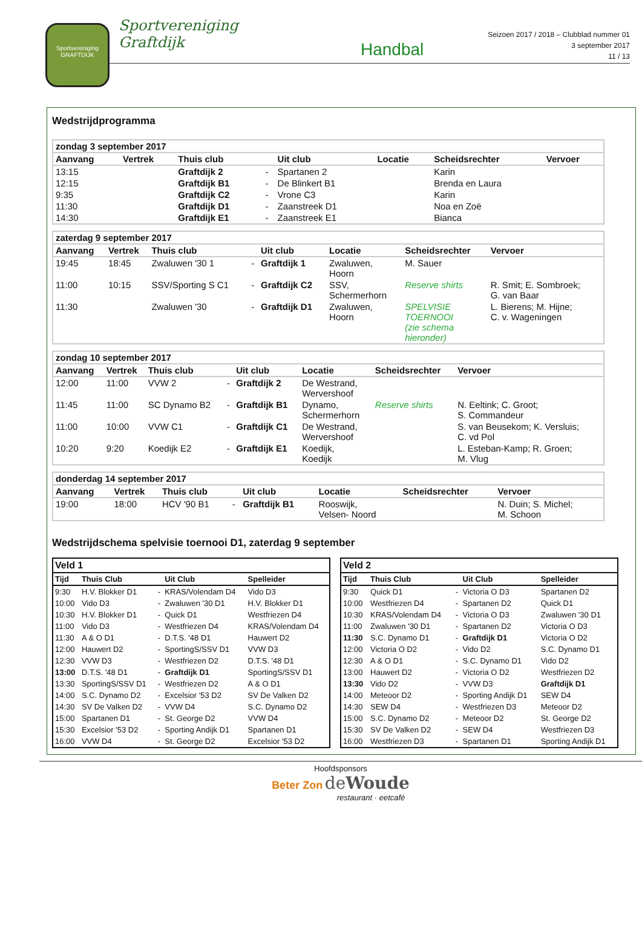Sportvereniging
GRAFTDIJK
Sportvereniging Graftdijk
Handbal
Seizoen 2017 / 2018 – Clubblad nummer 01
3 september 2017
11 / 13
Wedstrijdprogramma
| zondag 3 september 2017 | | | | | | | |
| --- | --- | --- | --- | --- | --- | --- | --- |
| Aanvang | Vertrek | Thuis club | | Uit club | Locatie | Scheidsrechter | Vervoer |
| 13:15 | | Graftdijk 2 | - | Spartanen 2 | | Karin | |
| 12:15 | | Graftdijk B1 | - | De Blinkert B1 | | Brenda en Laura | |
| 9:35 | | Graftdijk C2 | - | Vrone C3 | | Karin | |
| 11:30 | | Graftdijk D1 | - | Zaanstreek D1 | | Noa en Zoë | |
| 14:30 | | Graftdijk E1 | - | Zaanstreek E1 | | Bianca | |
| zaterdag 9 september 2017 | | | | | | | |
| --- | --- | --- | --- | --- | --- | --- | --- |
| Aanvang | Vertrek | Thuis club | | Uit club | Locatie | Scheidsrechter | Vervoer |
| 19:45 | 18:45 | Zwaluwen '30 1 | - | Graftdijk 1 | Zwaluwen, Hoorn | M. Sauer | |
| 11:00 | 10:15 | SSV/Sporting S C1 | - | Graftdijk C2 | SSV, Schermerhorn | Reserve shirts | R. Smit; E. Sombroek; G. van Baar |
| 11:30 | | Zwaluwen '30 | - | Graftdijk D1 | Zwaluwen, Hoorn | SPELVISIE TOERNOOI (zie schema hieronder) | L. Bierens; M. Hijne; C. v. Wageningen |
| zondag 10 september 2017 | | | | | | | |
| --- | --- | --- | --- | --- | --- | --- | --- |
| Aanvang | Vertrek | Thuis club | | Uit club | Locatie | Scheidsrechter | Vervoer |
| 12:00 | 11:00 | VVW 2 | - | Graftdijk 2 | De Westrand, Wervershoof | | |
| 11:45 | 11:00 | SC Dynamo B2 | - | Graftdijk B1 | Dynamo, Schermerhorn | Reserve shirts | N. Eeltink; C. Groot; S. Commandeur |
| 11:00 | 10:00 | VVW C1 | - | Graftdijk C1 | De Westrand, Wervershoof | | S. van Beusekom; K. Versluis; C. vd Pol |
| 10:20 | 9:20 | Koedijk E2 | - | Graftdijk E1 | Koedijk, Koedijk | | L. Esteban-Kamp; R. Groen; M. Vlug |
| donderdag 14 september 2017 | | | | | | | |
| --- | --- | --- | --- | --- | --- | --- | --- |
| Aanvang | Vertrek | Thuis club | | Uit club | Locatie | Scheidsrechter | Vervoer |
| 19:00 | 18:00 | HCV '90 B1 | - | Graftdijk B1 | Rooswijk, Velsen- Noord | | N. Duin; S. Michel; M. Schoon |
Wedstrijdschema spelvisie toernooi D1, zaterdag 9 september
| Veld 1 | | | | |
| --- | --- | --- | --- | --- |
| Tijd | Thuis Club | | Uit Club | Spelleider |
| 9:30 | H.V. Blokker D1 | - | KRAS/Volendam D4 | Vido D3 |
| 10:00 | Vido D3 | - | Zwaluwen '30 D1 | H.V. Blokker D1 |
| 10:30 | H.V. Blokker D1 | - | Quick D1 | Westfriezen D4 |
| 11:00 | Vido D3 | - | Westfriezen D4 | KRAS/Volendam D4 |
| 11:30 | A & O D1 | - | D.T.S. '48 D1 | Hauwert D2 |
| 12:00 | Hauwert D2 | - | SportingS/SSV D1 | VVW D3 |
| 12:30 | VVW D3 | - | Westfriezen D2 | D.T.S. '48 D1 |
| 13:00 | D.T.S. '48 D1 | - | Graftdijk D1 | SportingS/SSV D1 |
| 13:30 | SportingS/SSV D1 | - | Westfriezen D2 | A & O D1 |
| 14:00 | S.C. Dynamo D2 | - | Excelsior '53 D2 | SV De Valken D2 |
| 14:30 | SV De Valken D2 | - | VVW D4 | S.C. Dynamo D2 |
| 15:00 | Spartanen D1 | - | St. George D2 | VVW D4 |
| 15:30 | Excelsior '53 D2 | - | Sporting Andijk D1 | Spartanen D1 |
| 16:00 | VVW D4 | - | St. George D2 | Excelsior '53 D2 |
| Veld 2 | | | | |
| --- | --- | --- | --- | --- |
| Tijd | Thuis Club | | Uit Club | Spelleider |
| 9:30 | Quick D1 | - | Victoria O D3 | Spartanen D2 |
| 10:00 | Westfriezen D4 | - | Spartanen D2 | Quick D1 |
| 10:30 | KRAS/Volendam D4 | - | Victoria O D3 | Zwaluwen '30 D1 |
| 11:00 | Zwaluwen '30 D1 | - | Spartanen D2 | Victoria O D3 |
| 11:30 | S.C. Dynamo D1 | - | Graftdijk D1 | Victoria O D2 |
| 12:00 | Victoria O D2 | - | Vido D2 | S.C. Dynamo D1 |
| 12:30 | A & O D1 | - | S.C. Dynamo D1 | Vido D2 |
| 13:00 | Hauwert D2 | - | Victoria O D2 | Westfriezen D2 |
| 13:30 | Vido D2 | - | VVW D3 | Graftdijk D1 |
| 14:00 | Meteoor D2 | - | Sporting Andijk D1 | SEW D4 |
| 14:30 | SEW D4 | - | Westfriezen D3 | Meteoor D2 |
| 15:00 | S.C. Dynamo D2 | - | Meteoor D2 | St. George D2 |
| 15:30 | SV De Valken D2 | - | SEW D4 | Westfriezen D3 |
| 16:00 | Westfriezen D3 | - | Spartanen D1 | Sporting Andijk D1 |
Hoofdsponsors
Beter Zon deWoude
restaurant · eetcafé